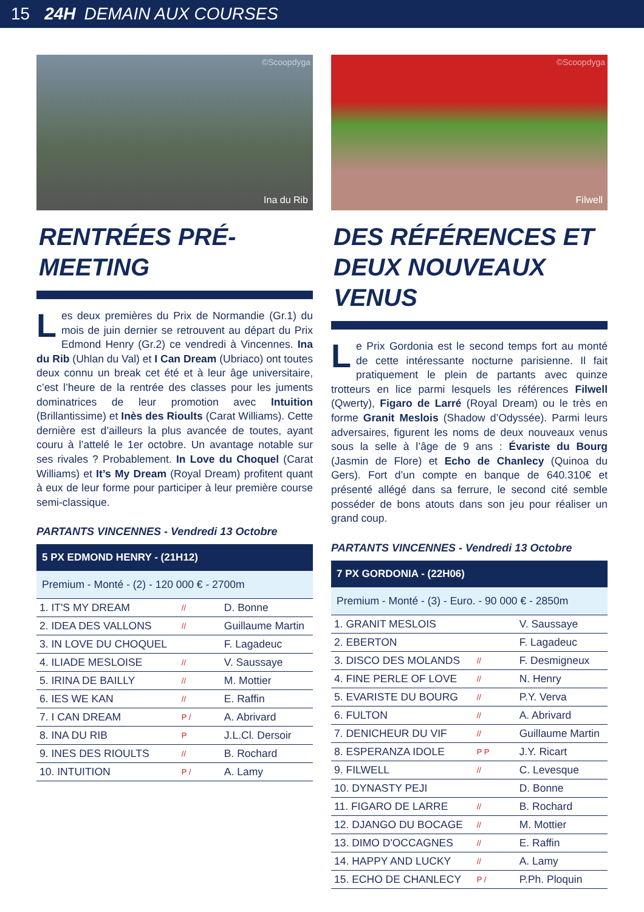15 24H DEMAIN AUX COURSES
©Scoopdyga
Ina du Rib
RENTRÉES PRÉ-MEETING
Les deux premières du Prix de Normandie (Gr.1) du mois de juin dernier se retrouvent au départ du Prix Edmond Henry (Gr.2) ce vendredi à Vincennes. Ina du Rib (Uhlan du Val) et I Can Dream (Ubriaco) ont toutes deux connu un break cet été et à leur âge universitaire, c’est l’heure de la rentrée des classes pour les juments dominatrices de leur promotion avec Intuition (Brillantissime) et Inès des Rioults (Carat Williams). Cette dernière est d’ailleurs la plus avancée de toutes, ayant couru à l’attelé le 1er octobre. Un avantage notable sur ses rivales ? Probablement. In Love du Choquel (Carat Williams) et It’s My Dream (Royal Dream) profitent quant à eux de leur forme pour participer à leur première course semi-classique.
PARTANTS VINCENNES - Vendredi 13 Octobre
| 5 PX EDMOND HENRY - (21H12) | | |
| --- | --- | --- |
| Premium - Monté - (2) - 120 000 € - 2700m | | |
| 1. IT'S MY DREAM | // | D. Bonne |
| 2. IDEA DES VALLONS | // | Guillaume Martin |
| 3. IN LOVE DU CHOQUEL | | F. Lagadeuc |
| 4. ILIADE MESLOISE | // | V. Saussaye |
| 5. IRINA DE BAILLY | // | M. Mottier |
| 6. IES WE KAN | // | E. Raffin |
| 7. I CAN DREAM | P / | A. Abrivard |
| 8. INA DU RIB | P | J.L.Cl. Dersoir |
| 9. INES DES RIOULTS | // | B. Rochard |
| 10. INTUITION | P / | A. Lamy |
©Scoopdyga
Filwell
DES RÉFÉRENCES ET DEUX NOUVEAUX VENUS
Le Prix Gordonia est le second temps fort au monté de cette intéressante nocturne parisienne. Il fait pratiquement le plein de partants avec quinze trotteurs en lice parmi lesquels les références Filwell (Qwerty), Figaro de Larré (Royal Dream) ou le très en forme Granit Meslois (Shadow d’Odyssée). Parmi leurs adversaires, figurent les noms de deux nouveaux venus sous la selle à l’âge de 9 ans : Évariste du Bourg (Jasmin de Flore) et Echo de Chanlecy (Quinoa du Gers). Fort d’un compte en banque de 640.310€ et présenté allégé dans sa ferrure, le second cité semble posséder de bons atouts dans son jeu pour réaliser un grand coup.
PARTANTS VINCENNES - Vendredi 13 Octobre
| 7 PX GORDONIA - (22H06) | | |
| --- | --- | --- |
| Premium - Monté - (3) - Euro. - 90 000 € - 2850m | | |
| 1. GRANIT MESLOIS | | V. Saussaye |
| 2. EBERTON | | F. Lagadeuc |
| 3. DISCO DES MOLANDS | // | F. Desmigneux |
| 4. FINE PERLE OF LOVE | // | N. Henry |
| 5. EVARISTE DU BOURG | // | P.Y. Verva |
| 6. FULTON | // | A. Abrivard |
| 7. DENICHEUR DU VIF | // | Guillaume Martin |
| 8. ESPERANZA IDOLE | P P | J.Y. Ricart |
| 9. FILWELL | // | C. Levesque |
| 10. DYNASTY PEJI | | D. Bonne |
| 11. FIGARO DE LARRE | // | B. Rochard |
| 12. DJANGO DU BOCAGE | // | M. Mottier |
| 13. DIMO D'OCCAGNES | // | E. Raffin |
| 14. HAPPY AND LUCKY | // | A. Lamy |
| 15. ECHO DE CHANLECY | P / | P.Ph. Ploquin |